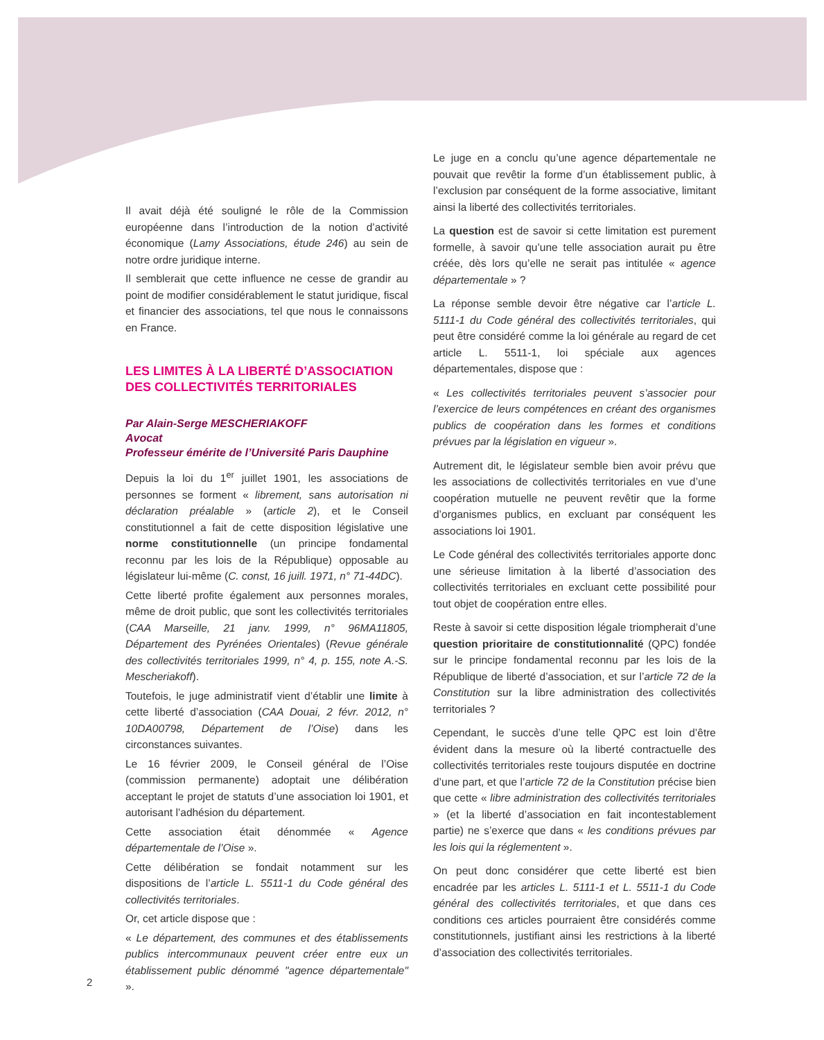Il avait déjà été souligné le rôle de la Commission européenne dans l’introduction de la notion d’activité économique (Lamy Associations, étude 246) au sein de notre ordre juridique interne.
Il semblerait que cette influence ne cesse de grandir au point de modifier considérablement le statut juridique, fiscal et financier des associations, tel que nous le connaissons en France.
LES LIMITES À LA LIBERTÉ D’ASSOCIATION
DES COLLECTIVITÉS TERRITORIALES
Par Alain-Serge MESCHERIAKOFF
Avocat
Professeur émérite de l’Université Paris Dauphine
Depuis la loi du 1<sup>er</sup> juillet 1901, les associations de personnes se forment « librement, sans autorisation ni déclaration préalable » (article 2), et le Conseil constitutionnel a fait de cette disposition législative une norme constitutionnelle (un principe fondamental reconnu par les lois de la République) opposable au législateur lui-même (C. const, 16 juill. 1971, n° 71-44DC).
Cette liberté profite également aux personnes morales, même de droit public, que sont les collectivités territoriales (CAA Marseille, 21 janv. 1999, n° 96MA11805, Département des Pyrénées Orientales) (Revue générale des collectivités territoriales 1999, n° 4, p. 155, note A.-S. Mescheriakoff).
Toutefois, le juge administratif vient d’établir une limite à cette liberté d’association (CAA Douai, 2 févr. 2012, n° 10DA00798, Département de l’Oise) dans les circonstances suivantes.
Le 16 février 2009, le Conseil général de l’Oise (commission permanente) adoptait une délibération acceptant le projet de statuts d’une association loi 1901, et autorisant l’adhésion du département.
Cette association était dénommée « Agence départementale de l’Oise ».
Cette délibération se fondait notamment sur les dispositions de l’article L. 5511-1 du Code général des collectivités territoriales.
Or, cet article dispose que :
« Le département, des communes et des établissements publics intercommunaux peuvent créer entre eux un établissement public dénommé "agence départementale" ».
Le juge en a conclu qu’une agence départementale ne pouvait que revêtir la forme d’un établissement public, à l’exclusion par conséquent de la forme associative, limitant ainsi la liberté des collectivités territoriales.
La question est de savoir si cette limitation est purement formelle, à savoir qu’une telle association aurait pu être créée, dès lors qu’elle ne serait pas intitulée « agence départementale » ?
La réponse semble devoir être négative car l’article L. 5111-1 du Code général des collectivités territoriales, qui peut être considéré comme la loi générale au regard de cet article L. 5511-1, loi spéciale aux agences départementales, dispose que :
« Les collectivités territoriales peuvent s’associer pour l’exercice de leurs compétences en créant des organismes publics de coopération dans les formes et conditions prévues par la législation en vigueur ».
Autrement dit, le législateur semble bien avoir prévu que les associations de collectivités territoriales en vue d’une coopération mutuelle ne peuvent revêtir que la forme d’organismes publics, en excluant par conséquent les associations loi 1901.
Le Code général des collectivités territoriales apporte donc une sérieuse limitation à la liberté d’association des collectivités territoriales en excluant cette possibilité pour tout objet de coopération entre elles.
Reste à savoir si cette disposition légale triompherait d’une question prioritaire de constitutionnalité (QPC) fondée sur le principe fondamental reconnu par les lois de la République de liberté d’association, et sur l’article 72 de la Constitution sur la libre administration des collectivités territoriales ?
Cependant, le succès d’une telle QPC est loin d’être évident dans la mesure où la liberté contractuelle des collectivités territoriales reste toujours disputée en doctrine d’une part, et que l’article 72 de la Constitution précise bien que cette « libre administration des collectivités territoriales » (et la liberté d’association en fait incontestablement partie) ne s’exerce que dans « les conditions prévues par les lois qui la réglementent ».
On peut donc considérer que cette liberté est bien encadrée par les articles L. 5111-1 et L. 5511-1 du Code général des collectivités territoriales, et que dans ces conditions ces articles pourraient être considérés comme constitutionnels, justifiant ainsi les restrictions à la liberté d’association des collectivités territoriales.
2